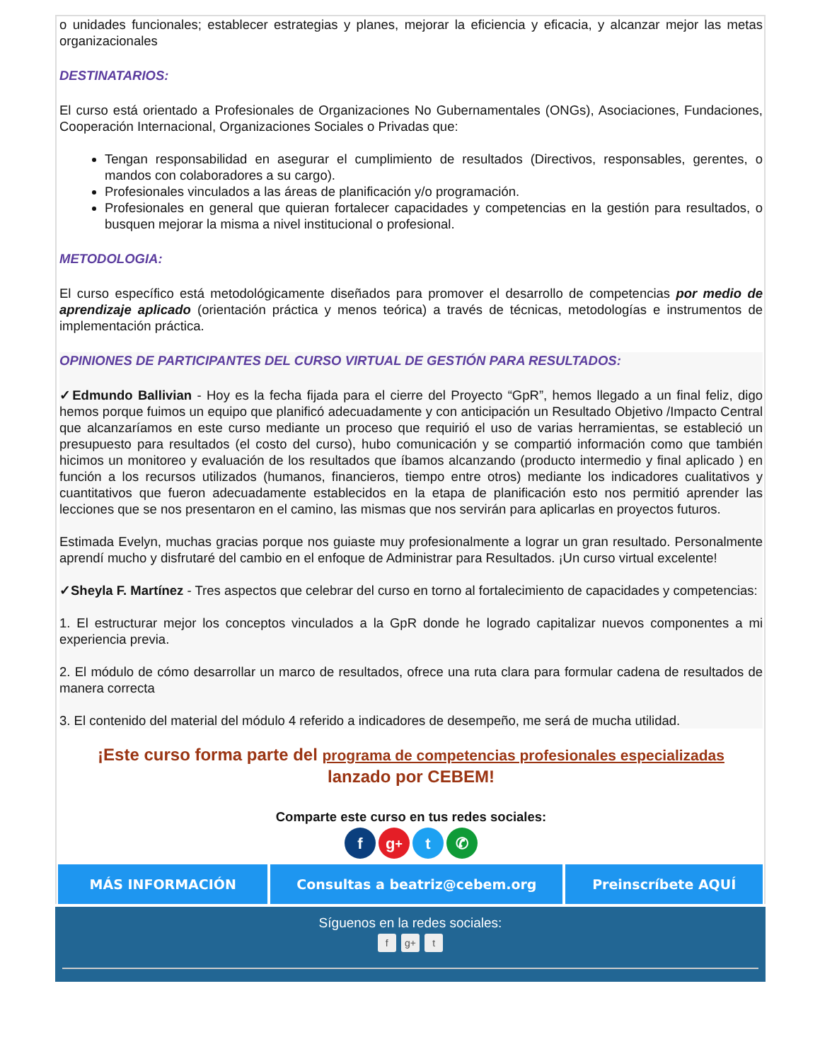o unidades funcionales; establecer estrategias y planes, mejorar la eficiencia y eficacia, y alcanzar mejor las metas organizacionales
DESTINATARIOS:
El curso está orientado a Profesionales de Organizaciones No Gubernamentales (ONGs), Asociaciones, Fundaciones, Cooperación Internacional, Organizaciones Sociales o Privadas que:
Tengan responsabilidad en asegurar el cumplimiento de resultados (Directivos, responsables, gerentes, o mandos con colaboradores a su cargo).
Profesionales vinculados a las áreas de planificación y/o programación.
Profesionales en general que quieran fortalecer capacidades y competencias en la gestión para resultados, o busquen mejorar la misma a nivel institucional o profesional.
METODOLOGIA:
El curso específico está metodológicamente diseñados para promover el desarrollo de competencias por medio de aprendizaje aplicado (orientación práctica y menos teórica) a través de técnicas, metodologías e instrumentos de implementación práctica.
OPINIONES DE PARTICIPANTES DEL CURSO VIRTUAL DE GESTIÓN PARA RESULTADOS:
✓Edmundo Ballivian - Hoy es la fecha fijada para el cierre del Proyecto “GpR”, hemos llegado a un final feliz, digo hemos porque fuimos un equipo que planificó adecuadamente y con anticipación un Resultado Objetivo /Impacto Central que alcanzaríamos en este curso mediante un proceso que requirió el uso de varias herramientas, se estableció un presupuesto para resultados (el costo del curso), hubo comunicación y se compartió información como que también hicimos un monitoreo y evaluación de los resultados que íbamos alcanzando (producto intermedio y final aplicado ) en función a los recursos utilizados (humanos, financieros, tiempo entre otros) mediante los indicadores cualitativos y cuantitativos que fueron adecuadamente establecidos en la etapa de planificación esto nos permitió aprender las lecciones que se nos presentaron en el camino, las mismas que nos servirán para aplicarlas en proyectos futuros.
Estimada Evelyn, muchas gracias porque nos guiaste muy profesionalmente a lograr un gran resultado. Personalmente aprendí mucho y disfrutaré del cambio en el enfoque de Administrar para Resultados. ¡Un curso virtual excelente!
✓Sheyla F. Martínez - Tres aspectos que celebrar del curso en torno al fortalecimiento de capacidades y competencias:
1. El estructurar mejor los conceptos vinculados a la GpR donde he logrado capitalizar nuevos componentes a mi experiencia previa.
2. El módulo de cómo desarrollar un marco de resultados, ofrece una ruta clara para formular cadena de resultados de manera correcta
3. El contenido del material del módulo 4 referido a indicadores de desempeño, me será de mucha utilidad.
¡Este curso forma parte del programa de competencias profesionales especializadas
lanzado por CEBEM!
Comparte este curso en tus redes sociales:
fg<sup>+</sup> t ✆
MÁS INFORMACIÓN Consultas a beatriz@cebem.org Preinscríbete AQUÍ
Síguenos en la redes sociales:
f g+ t